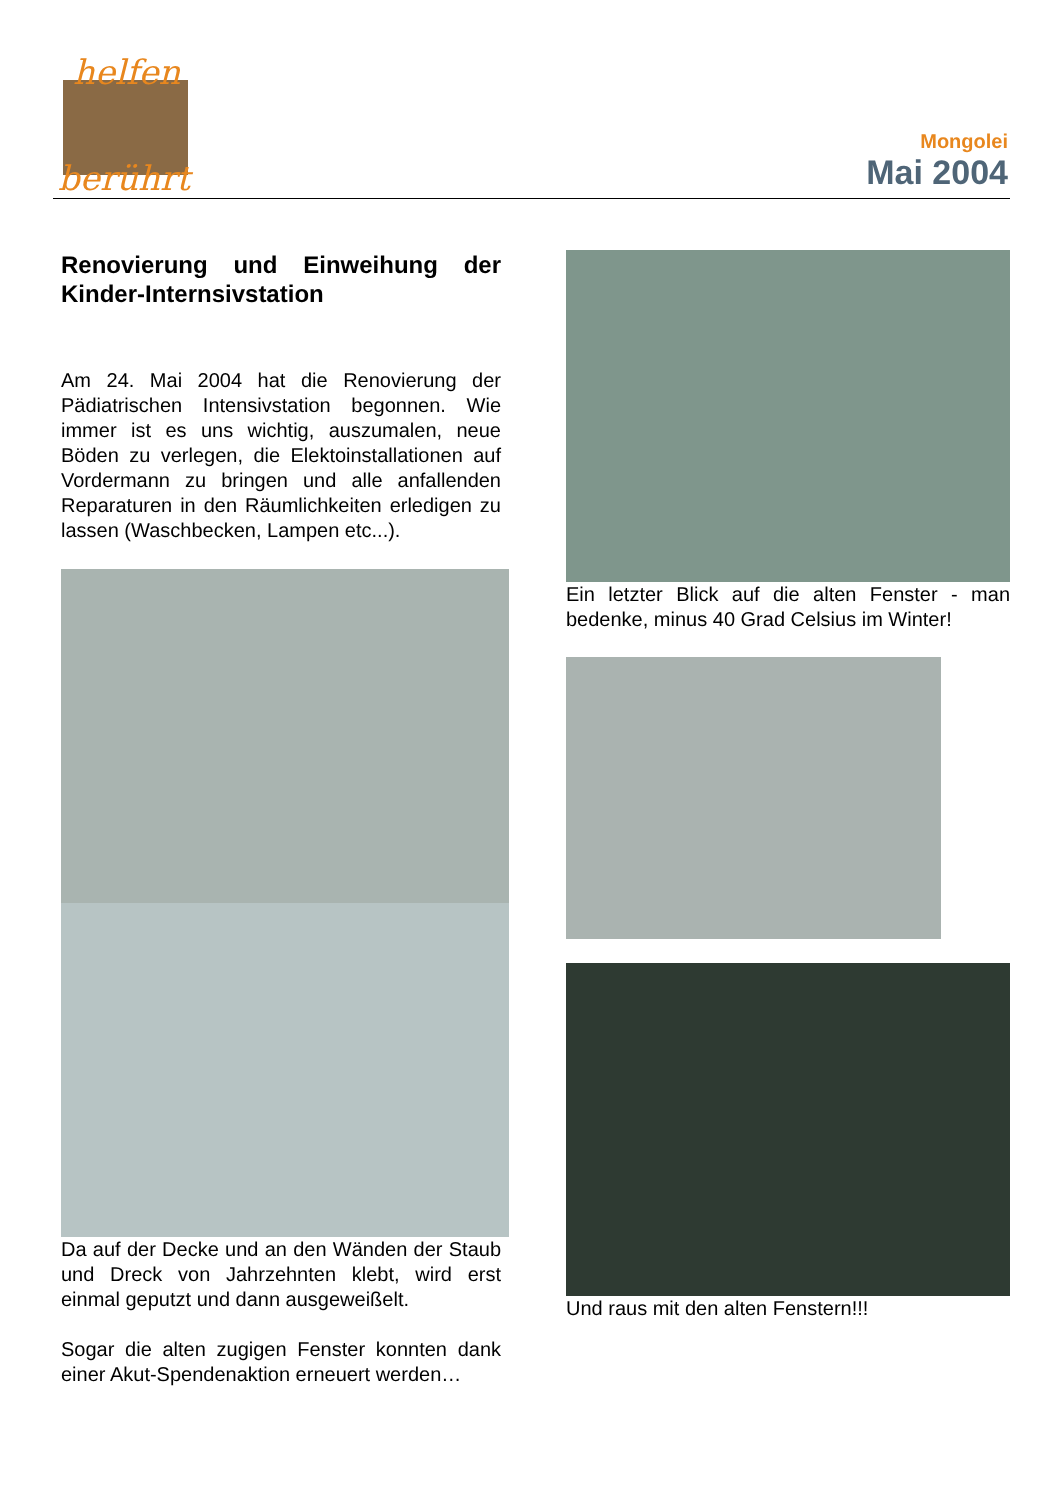helfen
berührt
Mongolei
Mai 2004
Renovierung und Einweihung der Kinder-Internsivstation
Am 24. Mai 2004 hat die Renovierung der Pädiatrischen Intensivstation begonnen. Wie immer ist es uns wichtig, auszumalen, neue Böden zu verlegen, die Elektoinstallationen auf Vordermann zu bringen und alle anfallenden Reparaturen in den Räumlichkeiten erledigen zu lassen (Waschbecken, Lampen etc...).
Da auf der Decke und an den Wänden der Staub und Dreck von Jahrzehnten klebt, wird erst einmal geputzt und dann ausgeweißelt.
Sogar die alten zugigen Fenster konnten dank einer Akut-Spendenaktion erneuert werden…
Ein letzter Blick auf die alten Fenster - man bedenke, minus 40 Grad Celsius im Winter!
Und raus mit den alten Fenstern!!!